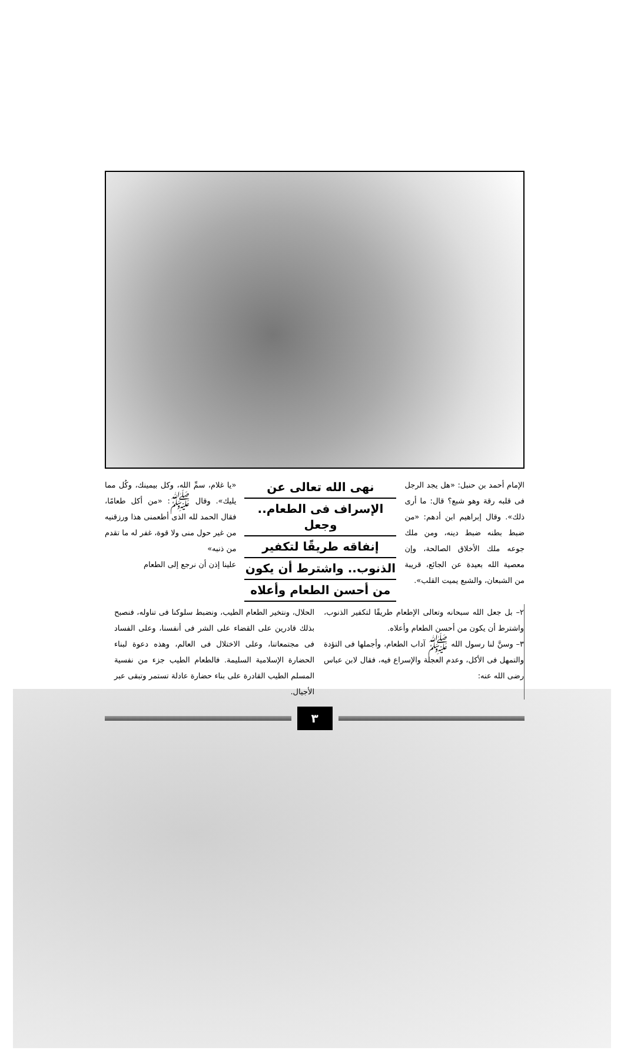الإمام أحمد بن حنبل: «هل يجد الرجل فى قلبه رقة وهو شبع؟ قال: ما أرى ذلك». وقال إبراهيم ابن أدهم: «من ضبط بطنه ضبط دينه، ومن ملك جوعه ملك الأخلاق الصالحة، وإن معصية الله بعيدة عن الجائع، قريبة من الشبعان، والشبع يميت القلب».
نهى الله تعالى عن
الإسراف فى الطعام.. وجعل
إنفاقه طريقًا لتكفير
الذنوب.. واشترط أن يكون
من أحسن الطعام وأعلاه
«يا غلام، سمِّ الله، وكل بيمينك، وكُل مما يليك». وقال ﷺ: «من أكل طعامًا، فقال الحمد لله الذى أطعمنى هذا ورزقنيه من غير حول منى ولا قوة، غفر له ما تقدم من ذنبه»
علينا إذن أن نرجع إلى الطعام
٢– بل جعل الله سبحانه وتعالى الإطعام طريقًا لتكفير الذنوب، واشترط أن يكون من أحسن الطعام وأعلاه.
٣– وسنَّ لنا رسول الله ﷺ آداب الطعام، وأجملها فى التؤدة والتمهل فى الأكل، وعدم العجلة والإسراع فيه، فقال لابن عباس رضى الله عنه:
الحلال، ونتخير الطعام الطيب، ونضبط سلوكنا فى تناوله، فنصبح بذلك قادرين على القضاء على الشر فى أنفسنا، وعلى الفساد فى مجتمعاتنا، وعلى الاختلال فى العالم، وهذه دعوة لبناء الحضارة الإسلامية السليمة. فالطعام الطيب جزء من نفسية المسلم الطيب القادرة على بناء حضارة عادلة تستمر وتبقى عبر الأجيال.
٣